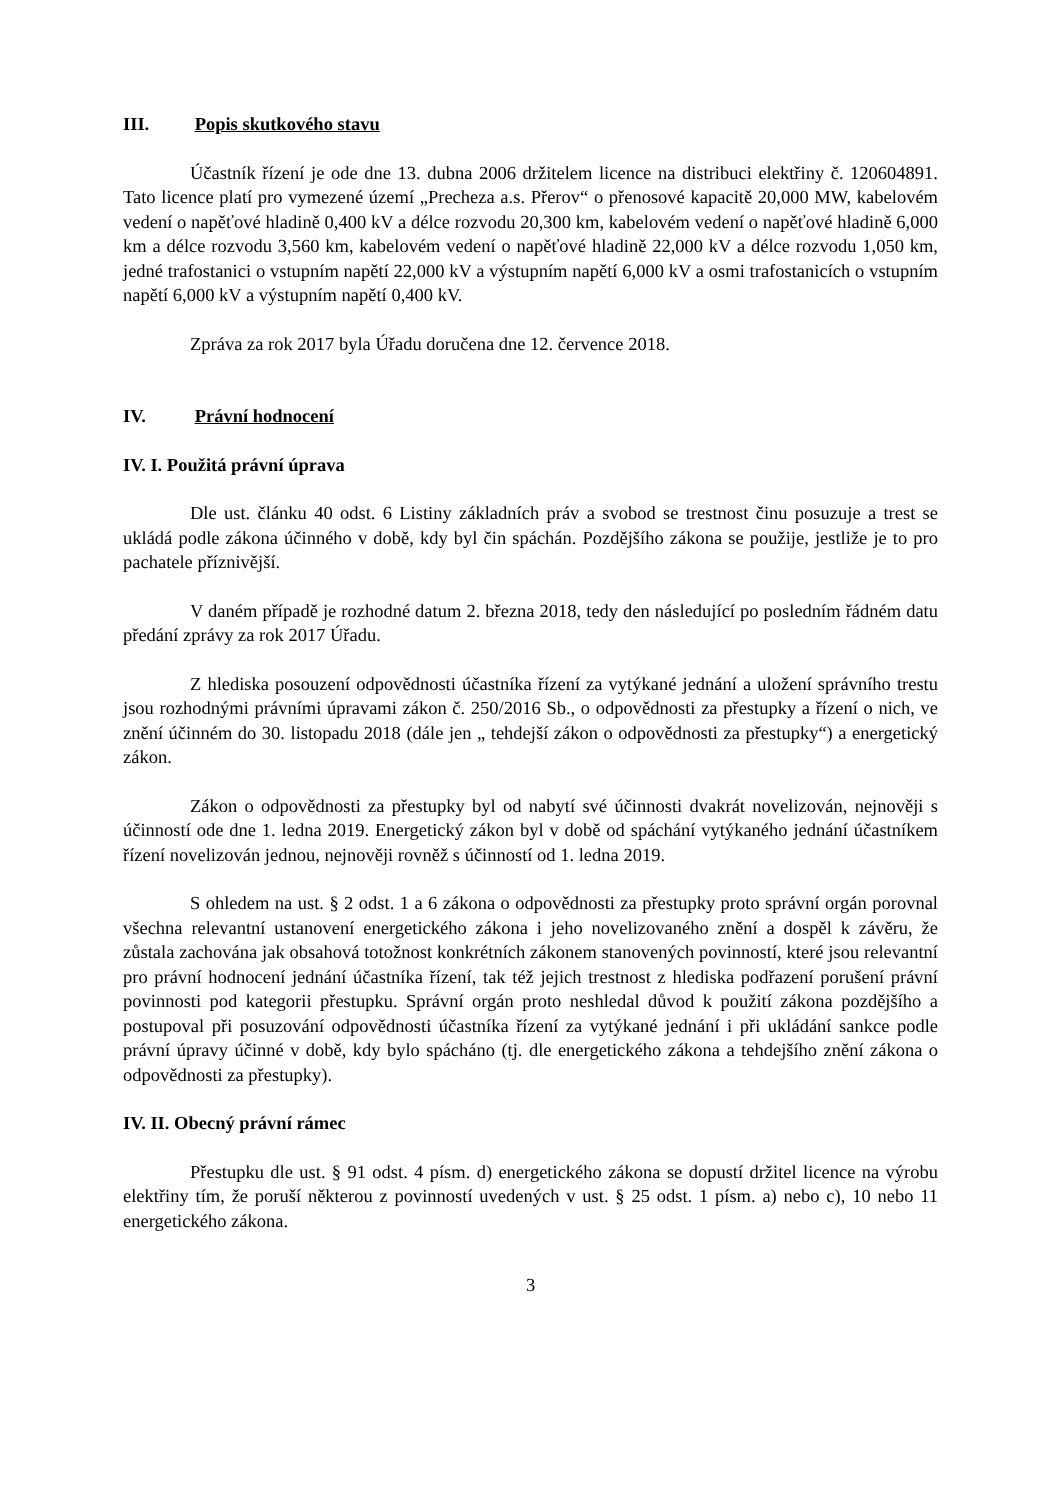III. Popis skutkového stavu
Účastník řízení je ode dne 13. dubna 2006 držitelem licence na distribuci elektřiny č. 120604891. Tato licence platí pro vymezené území „Precheza a.s. Přerov“ o přenosové kapacitě 20,000 MW, kabelovém vedení o napěťové hladině 0,400 kV a délce rozvodu 20,300 km, kabelovém vedení o napěťové hladině 6,000 km a délce rozvodu 3,560 km, kabelovém vedení o napěťové hladině 22,000 kV a délce rozvodu 1,050 km, jedné trafostanici o vstupním napětí 22,000 kV a výstupním napětí 6,000 kV a osmi trafostanicích o vstupním napětí 6,000 kV a výstupním napětí 0,400 kV.
Zpráva za rok 2017 byla Úřadu doručena dne 12. července 2018.
IV. Právní hodnocení
IV. I. Použitá právní úprava
Dle ust. článku 40 odst. 6 Listiny základních práv a svobod se trestnost činu posuzuje a trest se ukládá podle zákona účinného v době, kdy byl čin spáchán. Pozdějšího zákona se použije, jestliže je to pro pachatele příznivější.
V daném případě je rozhodné datum 2. března 2018, tedy den následující po posledním řádném datu předání zprávy za rok 2017 Úřadu.
Z hlediska posouzení odpovědnosti účastníka řízení za vytýkané jednání a uložení správního trestu jsou rozhodnými právními úpravami zákon č. 250/2016 Sb., o odpovědnosti za přestupky a řízení o nich, ve znění účinném do 30. listopadu 2018 (dále jen „ tehdejší zákon o odpovědnosti za přestupky“) a energetický zákon.
Zákon o odpovědnosti za přestupky byl od nabytí své účinnosti dvakrát novelizován, nejnověji s účinností ode dne 1. ledna 2019. Energetický zákon byl v době od spáchání vytýkaného jednání účastníkem řízení novelizován jednou, nejnověji rovněž s účinností od 1. ledna 2019.
S ohledem na ust. § 2 odst. 1 a 6 zákona o odpovědnosti za přestupky proto správní orgán porovnal všechna relevantní ustanovení energetického zákona i jeho novelizovaného znění a dospěl k závěru, že zůstala zachována jak obsahová totožnost konkrétních zákonem stanovených povinností, které jsou relevantní pro právní hodnocení jednání účastníka řízení, tak též jejich trestnost z hlediska podřazení porušení právní povinnosti pod kategorii přestupku. Správní orgán proto neshledal důvod k použití zákona pozdějšího a postupoval při posuzování odpovědnosti účastníka řízení za vytýkané jednání i při ukládání sankce podle právní úpravy účinné v době, kdy bylo spácháno (tj. dle energetického zákona a tehdejšího znění zákona o odpovědnosti za přestupky).
IV. II. Obecný právní rámec
Přestupku dle ust. § 91 odst. 4 písm. d) energetického zákona se dopustí držitel licence na výrobu elektřiny tím, že poruší některou z povinností uvedených v ust. § 25 odst. 1 písm. a) nebo c), 10 nebo 11 energetického zákona.
3